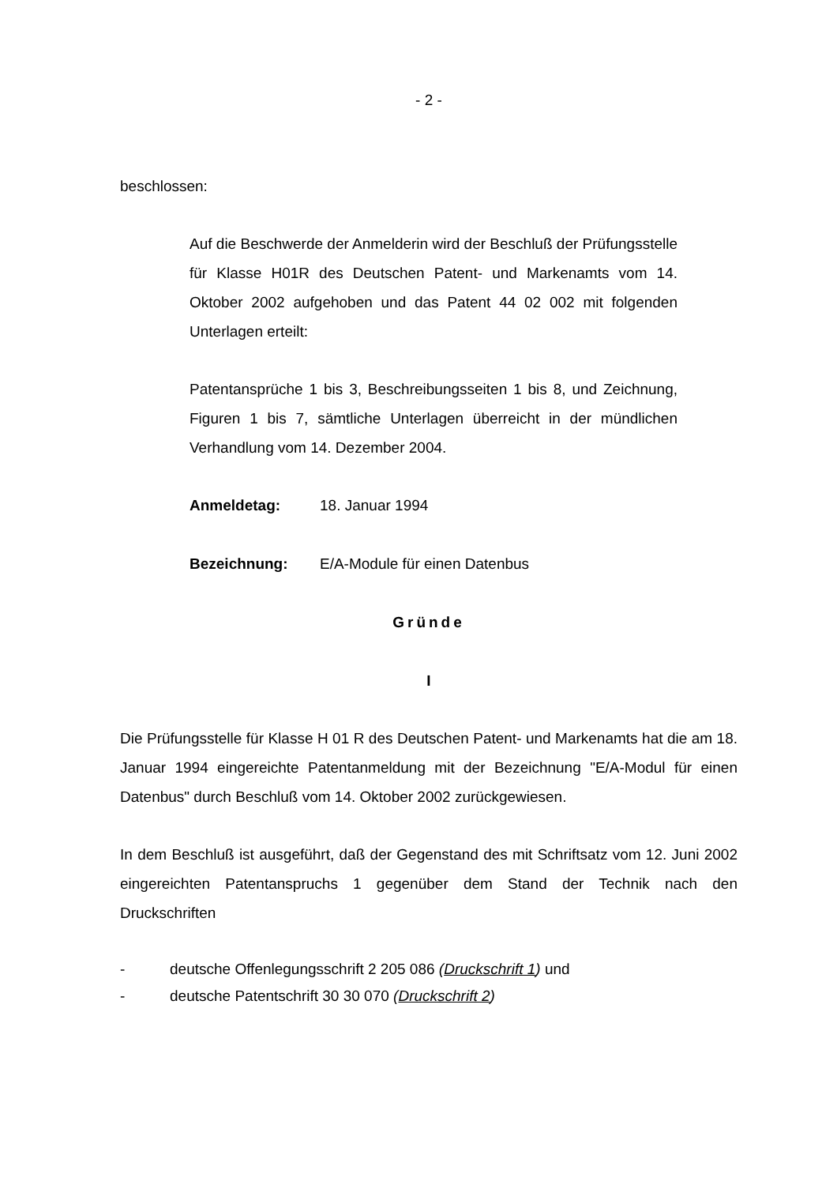- 2 -
beschlossen:
Auf die Beschwerde der Anmelderin wird der Beschluß der Prüfungsstelle für Klasse H01R des Deutschen Patent- und Markenamts vom 14. Oktober 2002 aufgehoben und das Patent 44 02 002 mit folgenden Unterlagen erteilt:
Patentansprüche 1 bis 3, Beschreibungsseiten 1 bis 8, und Zeichnung, Figuren 1 bis 7, sämtliche Unterlagen überreicht in der mündlichen Verhandlung vom 14. Dezember 2004.
Anmeldetag: 18. Januar 1994
Bezeichnung: E/A-Module für einen Datenbus
Gründe
I
Die Prüfungsstelle für Klasse H 01 R des Deutschen Patent- und Markenamts hat die am 18. Januar 1994 eingereichte Patentanmeldung mit der Bezeichnung "E/A-Modul für einen Datenbus" durch Beschluß vom 14. Oktober 2002 zurückgewiesen.
In dem Beschluß ist ausgeführt, daß der Gegenstand des mit Schriftsatz vom 12. Juni 2002 eingereichten Patentanspruchs 1 gegenüber dem Stand der Technik nach den Druckschriften
- deutsche Offenlegungsschrift 2 205 086 (Druckschrift 1) und
- deutsche Patentschrift 30 30 070 (Druckschrift 2)